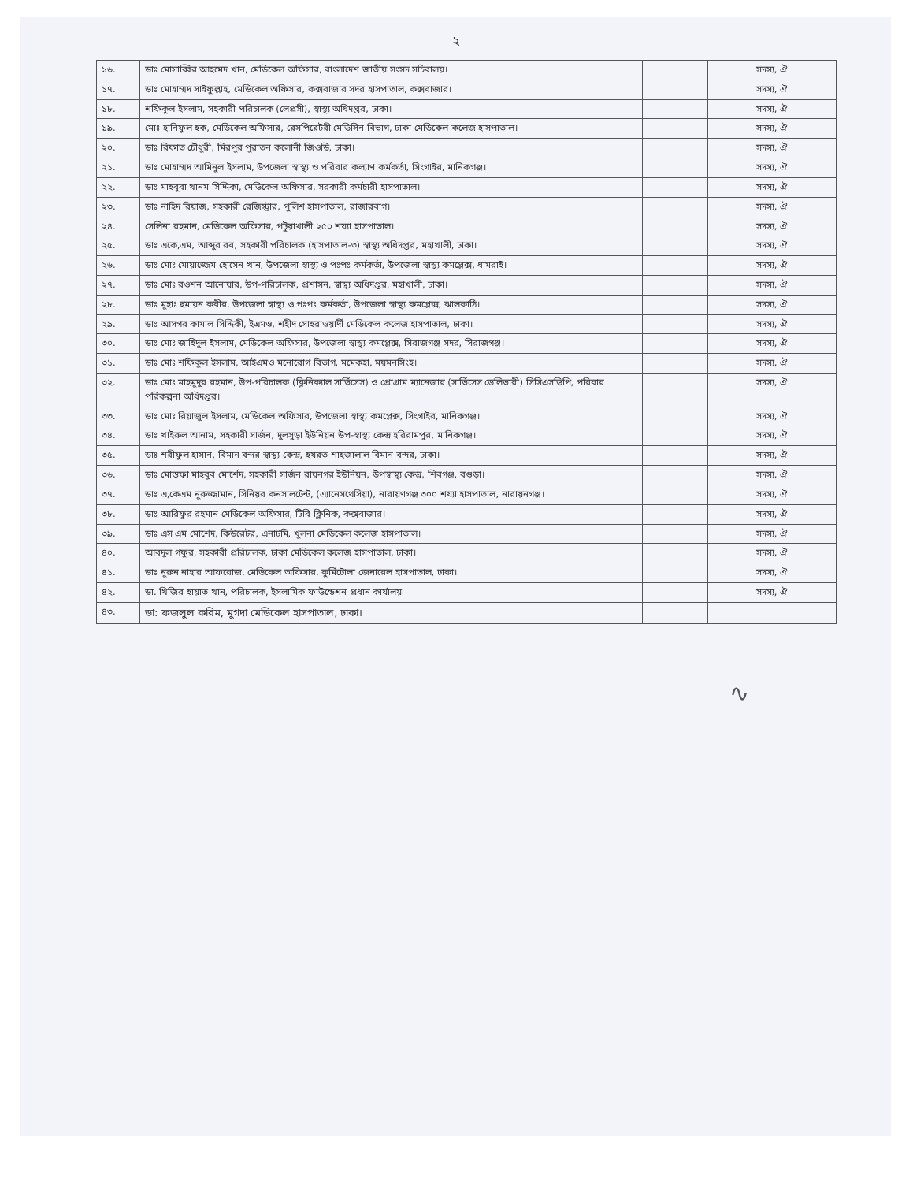২
| ১৬. | ডাঃ মোসাব্বির আহমেদ খান, মেডিকেল অফিসার, বাংলাদেশ জাতীয় সংসদ সচিবালয়। | | সদস্য, ঐ |
| ১৭. | ডাঃ মোহাম্মদ সাইফুল্লাহ, মেডিকেল অফিসার, কক্সবাজার সদর হাসপাতাল, কক্সবাজার। | | সদস্য, ঐ |
| ১৮. | শফিকুল ইসলাম, সহকারী পরিচালক (লেপ্রসী), স্বাস্থ্য অধিদপ্তর, ঢাকা। | | সদস্য, ঐ |
| ১৯. | মোঃ হানিফুল হক, মেডিকেল অফিসার, রেসপিরেটরী মেডিসিন বিভাগ, ঢাকা মেডিকেল কলেজ হাসপাতাল। | | সদস্য, ঐ |
| ২০. | ডাঃ রিফাত চৌধুরী, মিরপুর পুরাতন কলোনী জিওডি, ঢাকা। | | সদস্য, ঐ |
| ২১. | ডাঃ মোহাম্মদ আমিনুল ইসলাম, উপজেলা স্বাস্থ্য ও পরিবার কল্যাণ কর্মকর্তা, সিংগাইর, মানিকগঞ্জ। | | সদস্য, ঐ |
| ২২. | ডাঃ মাহবুবা খানম সিদ্দিকা, মেডিকেল অফিসার, সরকারী কর্মচারী হাসপাতাল। | | সদস্য, ঐ |
| ২৩. | ডাঃ নাহিদ রিয়াজ, সহকারী রেজিস্ট্রার, পুলিশ হাসপাতাল, রাজারবাগ। | | সদস্য, ঐ |
| ২৪. | সেলিনা রহমান, মেডিকেল অফিসার, পটুয়াখালী ২৫০ শয্যা হাসপাতাল। | | সদস্য, ঐ |
| ২৫. | ডাঃ একে,এম, আব্দুর রব, সহকারী পরিচালক (হাসপাতাল-৩) স্বাস্থ্য অধিদপ্তর, মহাখালী, ঢাকা। | | সদস্য, ঐ |
| ২৬. | ডাঃ মোঃ মোয়াজ্জেম হোসেন খান, উপজেলা স্বাস্থ্য ও পঃপঃ কর্মকর্তা, উপজেলা স্বাস্থ্য কমপ্লেক্স, ধামরাই। | | সদস্য, ঐ |
| ২৭. | ডাঃ মোঃ রওশন আনোয়ার, উপ-পরিচালক, প্রশাসন, স্বাস্থ্য অধিদপ্তর, মহাখালী, ঢাকা। | | সদস্য, ঐ |
| ২৮. | ডাঃ মুহাঃ হুমায়ন কবীর, উপজেলা স্বাস্থ্য ও পঃপঃ কর্মকর্তা, উপজেলা স্বাস্থ্য কমপ্লেক্স, ঝালকাঠি। | | সদস্য, ঐ |
| ২৯. | ডাঃ আসগর কামাল সিদ্দিকী, ইএমও, শহীদ সোহরাওয়ার্দী মেডিকেল কলেজ হাসপাতাল, ঢাকা। | | সদস্য, ঐ |
| ৩০. | ডাঃ মোঃ জাহিদুল ইসলাম, মেডিকেল অফিসার, উপজেলা স্বাস্থ্য কমপ্লেক্স, সিরাজগঞ্জ সদর, সিরাজগঞ্জ। | | সদস্য, ঐ |
| ৩১. | ডাঃ মোঃ শফিকুল ইসলাম, আইএমও মনোরোগ বিভাগ, মমেকহা, ময়মনসিংহ। | | সদস্য, ঐ |
| ৩২. | ডাঃ মোঃ মাহমুদুর রহমান, উপ-পরিচালক (ক্লিনিক্যাল সার্ভিসেস) ও প্রোগ্রাম ম্যানেজার (সার্ভিসেস ডেলিভারী) সিসিএসডিপি, পরিবার পরিকল্পনা অধিদপ্তর। | | সদস্য, ঐ |
| ৩৩. | ডাঃ মোঃ রিয়াজুল ইসলাম, মেডিকেল অফিসার, উপজেলা স্বাস্থ্য কমপ্লেক্স, সিংগাইর, মানিকগঞ্জ। | | সদস্য, ঐ |
| ৩৪. | ডাঃ খাইরুল আনাম, সহকারী সার্জন, দুলসুড়া ইউনিয়ন উপ-স্বাস্থ্য কেন্দ্র হরিরামপুর, মানিকগঞ্জ। | | সদস্য, ঐ |
| ৩৫. | ডাঃ শরীফুল হাসান, বিমান বন্দর স্বাস্থ্য কেন্দ্র, হযরত শাহজালাল বিমান বন্দর, ঢাকা। | | সদস্য, ঐ |
| ৩৬. | ডাঃ মোস্তফা মাহবুব মোর্শেদ, সহকারী সার্জন রায়নগর ইউনিয়ন, উপস্বাস্থ্য কেন্দ্র, শিবগঞ্জ, বগুড়া। | | সদস্য, ঐ |
| ৩৭. | ডাঃ এ,কেএম নুরুজ্জামান, সিনিয়র কনসালটেন্ট, (এ্যানেসথেসিয়া), নারায়ণগঞ্জ ৩০০ শয্যা হাসপাতাল, নারায়নগঞ্জ। | | সদস্য, ঐ |
| ৩৮. | ডাঃ আরিফুর রহমান মেডিকেল অফিসার, টিবি ক্লিনিক, কক্সবাজার। | | সদস্য, ঐ |
| ৩৯. | ডাঃ এস এম মোর্শেদ, কিউরেটর, এনাটমি, খুলনা মেডিকেল কলেজ হাসপাতাল। | | সদস্য, ঐ |
| ৪০. | আবদুল গফুর, সহকারী প্ররিচালক, ঢাকা মেডিকেল কলেজ হাসপাতাল, ঢাকা। | | সদস্য, ঐ |
| ৪১. | ডাঃ নুরুন নাহার আফরোজ, মেডিকেল অফিসার, কুর্মিটোলা জেনারেল হাসপাতাল, ঢাকা। | | সদস্য, ঐ |
| ৪২. | ডা. খিজির হায়াত খান, পরিচালক, ইসলামিক ফাউন্ডেশন প্রধান কার্যালয় | | সদস্য, ঐ |
| ৪৩. | ডা: ফজলুল করিম, মুগদা মেডিকেল হাসপাতাল, ঢাকা। | | |
∿